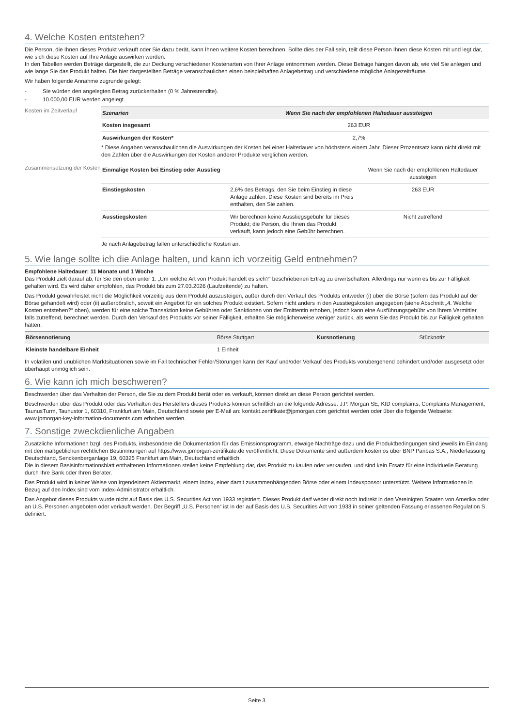4. Welche Kosten entstehen?
Die Person, die Ihnen dieses Produkt verkauft oder Sie dazu berät, kann Ihnen weitere Kosten berechnen. Sollte dies der Fall sein, teilt diese Person Ihnen diese Kosten mit und legt dar, wie sich diese Kosten auf Ihre Anlage auswirken werden.
In den Tabellen werden Beträge dargestellt, die zur Deckung verschiedener Kostenarten von Ihrer Anlage entnommen werden. Diese Beträge hängen davon ab, wie viel Sie anlegen und wie lange Sie das Produkt halten. Die hier dargestellten Beträge veranschaulichen einen beispielhaften Anlagebetrag und verschiedene mögliche Anlagezeiträume.
Wir haben folgende Annahme zugrunde gelegt:
- Sie würden den angelegten Betrag zurückerhalten (0 % Jahresrendite).
- 10.000,00 EUR werden angelegt.
Kosten im Zeitverlauf
| Szenarien | Wenn Sie nach der empfohlenen Haltedauer aussteigen |
| --- | --- |
| Kosten insgesamt | 263 EUR |
| Auswirkungen der Kosten* | 2,7% |
* Diese Angaben veranschaulichen die Auswirkungen der Kosten bei einer Haltedauer von höchstens einem Jahr. Dieser Prozentsatz kann nicht direkt mit den Zahlen über die Auswirkungen der Kosten anderer Produkte verglichen werden.
Zusammensetzung der Kosten
| Einmalige Kosten bei Einstieg oder Ausstieg | | Wenn Sie nach der empfohlenen Haltedauer aussteigen |
| Einstiegskosten | 2,6% des Betrags, den Sie beim Einstieg in diese Anlage zahlen. Diese Kosten sind bereits im Preis enthalten, den Sie zahlen. | 263 EUR |
| Ausstiegskosten | Wir berechnen keine Ausstiegsgebühr für dieses Produkt; die Person, die Ihnen das Produkt verkauft, kann jedoch eine Gebühr berechnen. | Nicht zutreffend |
Je nach Anlagebetrag fallen unterschiedliche Kosten an.
5. Wie lange sollte ich die Anlage halten, und kann ich vorzeitig Geld entnehmen?
Empfohlene Haltedauer: 11 Monate und 1 Woche
Das Produkt zielt darauf ab, für Sie den oben unter 1. „Um welche Art von Produkt handelt es sich?” beschriebenen Ertrag zu erwirtschaften. Allerdings nur wenn es bis zur Fälligkeit gehalten wird. Es wird daher empfohlen, das Produkt bis zum 27.03.2026 (Laufzeitende) zu halten.
Das Produkt gewährleistet nicht die Möglichkeit vorzeitig aus dem Produkt auszusteigen, außer durch den Verkauf des Produkts entweder (i) über die Börse (sofern das Produkt auf der Börse gehandelt wird) oder (ii) außerbörslich, soweit ein Angebot für ein solches Produkt existiert. Sofern nicht anders in den Ausstiegskosten angegeben (siehe Abschnitt „4. Welche Kosten entstehen?“ oben), werden für eine solche Transaktion keine Gebühren oder Sanktionen von der Emittentin erhoben, jedoch kann eine Ausführungsgebühr von Ihrem Vermittler, falls zutreffend, berechnet werden. Durch den Verkauf des Produkts vor seiner Fälligkeit, erhalten Sie möglicherweise weniger zurück, als wenn Sie das Produkt bis zur Fälligkeit gehalten hätten.
| Börsennotierung | Börse Stuttgart | Kursnotierung | Stücknotiz |
| Kleinste handelbare Einheit | 1 Einheit | | |
In volatilen und unüblichen Marktsituationen sowie im Fall technischer Fehler/Störungen kann der Kauf und/oder Verkauf des Produkts vorübergehend behindert und/oder ausgesetzt oder überhaupt unmöglich sein.
6. Wie kann ich mich beschweren?
Beschwerden über das Verhalten der Person, die Sie zu dem Produkt berät oder es verkauft, können direkt an diese Person gerichtet werden.
Beschwerden über das Produkt oder das Verhalten des Herstellers dieses Produkts können schriftlich an die folgende Adresse: J.P. Morgan SE, KID complaints, Complaints Management, TaunusTurm, Taunustor 1, 60310, Frankfurt am Main, Deutschland sowie per E-Mail an: kontakt.zertifikate@jpmorgan.com gerichtet werden oder über die folgende Webseite: www.jpmorgan-key-information-documents.com erhoben werden.
7. Sonstige zweckdienliche Angaben
Zusätzliche Informationen bzgl. des Produkts, insbesondere die Dokumentation für das Emissionsprogramm, etwaige Nachträge dazu und die Produktbedingungen sind jeweils im Einklang mit den maßgeblichen rechtlichen Bestimmungen auf https://www.jpmorgan-zertifikate.de veröffentlicht. Diese Dokumente sind außerdem kostenlos über BNP Paribas S.A., Niederlassung Deutschland, Senckenberganlage 19, 60325 Frankfurt am Main, Deutschland erhältlich.
Die in diesem Basisinformationsblatt enthaltenen Informationen stellen keine Empfehlung dar, das Produkt zu kaufen oder verkaufen, und sind kein Ersatz für eine individuelle Beratung durch Ihre Bank oder Ihren Berater.
Das Produkt wird in keiner Weise von irgendeinem Aktienmarkt, einem Index, einer damit zusammenhängenden Börse oder einem Indexsponsor unterstützt. Weitere Informationen in Bezug auf den Index sind vom Index-Administrator erhältlich.
Das Angebot dieses Produkts wurde nicht auf Basis des U.S. Securities Act von 1933 registriert. Dieses Produkt darf weder direkt noch indirekt in den Vereinigten Staaten von Amerika oder an U.S. Personen angeboten oder verkauft werden. Der Begriff „U.S. Personen“ ist in der auf Basis des U.S. Securities Act von 1933 in seiner geltenden Fassung erlassenen Regulation S definiert.
Seite 3